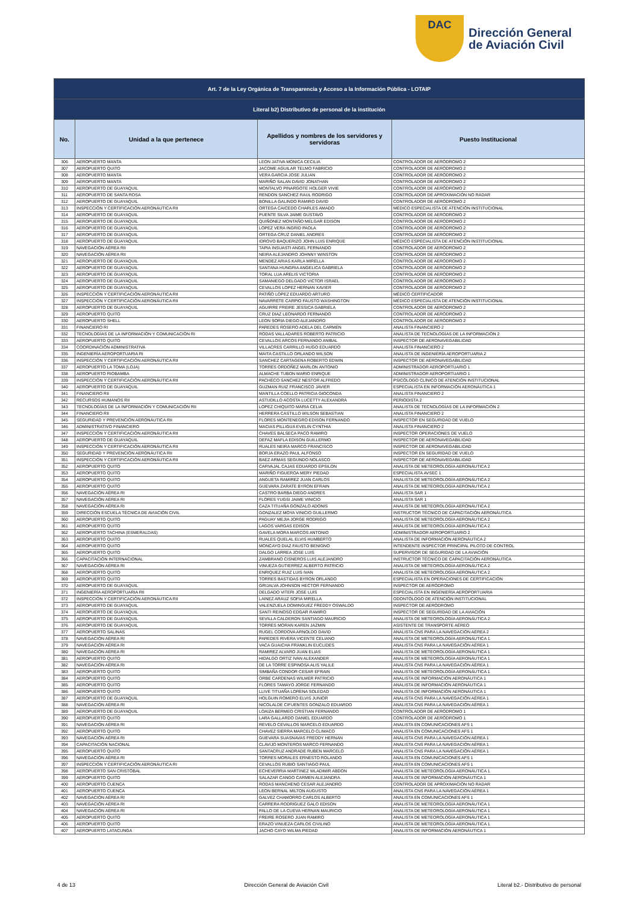DAC
Dirección General
de Aviación Civil
| Art. 7 de la Ley Orgánica de Transparencia y Acceso a la Información Pública - LOTAIP | | | |
| Literal b2) Distributivo de personal de la institución | | | |
| No. | Unidad a la que pertenece | Apellidos y nombres de los servidores y servidoras | Puesto Institucional |
| 306 | AEROPUERTO MANTA | LEON JATIVA MONICA CECILIA | CONTROLADOR DE AERÓDROMO 2 |
| 307 | AEROPUERTO QUITO | JACOME AGUILAR TELMO FABRICIO | CONTROLADOR DE AERÓDROMO 2 |
| 308 | AEROPUERTO MANTA | VERA GARCIA JOSE JULIAN | CONTROLADOR DE AERÓDROMO 2 |
| 309 | AEROPUERTO MANTA | MARIÑO SALAN DAVID JONATHAN | CONTROLADOR DE AERÓDROMO 2 |
| 310 | AEROPUERTO DE GUAYAQUIL | MONTALVO PINARGOTE HOLGER VIVIE | CONTROLADOR DE AERÓDROMO 2 |
| 311 | AEROPUERTO DE SANTA ROSA | RENDON SANCHEZ RAUL RODRIGO | CONTROLADOR DE APROXIMACIÓN NO RADAR |
| 312 | AEROPUERTO DE GUAYAQUIL | BONILLA GALINDO RAMIRO DAVID | CONTROLADOR DE AERÓDROMO 2 |
| 313 | INSPECCIÓN Y CERTIFICACIÓN AERONÁUTICA RII | ORTEGA CAICEDO CHARLES AMADO | MÉDICO ESPECIALISTA DE ATENCIÓN INSTITUCIONAL |
| 314 | AEROPUERTO DE GUAYAQUIL | PUENTE SILVA JAIME GUSTAVO | CONTROLADOR DE AERÓDROMO 2 |
| 315 | AEROPUERTO DE GUAYAQUIL | QUIÑONEZ MONTAÑO MELGAR EDISON | CONTROLADOR DE AERÓDROMO 2 |
| 316 | AEROPUERTO DE GUAYAQUIL | LOPEZ VERA INGRID PAOLA | CONTROLADOR DE AERÓDROMO 2 |
| 317 | AEROPUERTO DE GUAYAQUIL | ORTEGA CRUZ DANIEL ANDRES | CONTROLADOR DE AERÓDROMO 2 |
| 318 | AEROPUERTO DE GUAYAQUIL | IDROVO BAQUERIZO JOHN LUIS ENRIQUE | MÉDICO ESPECIALISTA DE ATENCIÓN INSTITUCIONAL |
| 319 | NAVEGACIÓN AÉREA RII | TAPIA INSUASTI ANGEL FERNANDO | CONTROLADOR DE AERÓDROMO 2 |
| 320 | NAVEGACIÓN AÉREA RII | NEIRA ALEJANDRO JOHNNY WINSTON | CONTROLADOR DE AERÓDROMO 2 |
| 321 | AEROPUERTO DE GUAYAQUIL | MENDEZ ARIAS KARLA MIRELLA | CONTROLADOR DE AERÓDROMO 2 |
| 322 | AEROPUERTO DE GUAYAQUIL | SANTANA HUNGRIA ANGELICA GABRIELA | CONTROLADOR DE AERÓDROMO 2 |
| 323 | AEROPUERTO DE GUAYAQUIL | TORAL LUA ARELIS VICTORIA | CONTROLADOR DE AERÓDROMO 2 |
| 324 | AEROPUERTO DE GUAYAQUIL | SAMANIEGO DELGADO VICTOR ISRAEL | CONTROLADOR DE AERÓDROMO 2 |
| 325 | AEROPUERTO DE GUAYAQUIL | CEVALLOS LOPEZ HERNAN XAVIER | CONTROLADOR DE AERÓDROMO 2 |
| 326 | INSPECCIÓN Y CERTIFICACIÓN AERONÁUTICA RII | PATIÑO LOPEZ EDUARDO ARTURO | MÉDICO CERTIFICADOR |
| 327 | INSPECCIÓN Y CERTIFICACIÓN AERONÁUTICA RII | NAVARRETE CARPIO FAUSTO WASHINGTON | MÉDICO ESPECIALISTA DE ATENCIÓN INSTITUCIONAL |
| 328 | AEROPUERTO DE GUAYAQUIL | AGUIRRE FREIRE JESSICA GABRIELA | CONTROLADOR DE AERÓDROMO 2 |
| 329 | AEROPUERTO QUITO | CRUZ DIAZ LEONARDO FERNANDO | CONTROLADOR DE AERÓDROMO 2 |
| 330 | AEROPUERTO SHELL | LEON SORIA DIEGO ALEJANDRO | CONTROLADOR DE AERÓDROMO 2 |
| 331 | FINANCIERO RI | PAREDES ROSERO ADELA DEL CARMEN | ANALISTA FINANCIERO 2 |
| 332 | TECNOLOGÍAS DE LA INFORMACIÓN Y COMUNICACIÓN RI | RODAS VALLADARES ROBERTO PATRICIO | ANALISTA DE TECNOLOGÍAS DE LA INFORMACIÓN 2 |
| 333 | AEROPUERTO QUITO | CEVALLOS ARCOS FERNANDO ANIBAL | INSPECTOR DE AERONAVEGABILIDAD |
| 334 | COORDINACIÓN ADMINISTRATIVA | VILLACRES CARRILLO HUGO EDUARDO | ANALISTA FINANCIERO 2 |
| 335 | INGENIERÍA AEROPORTUARIA RI | MAITA CASTILLO ORLANDO WILSON | ANALISTA DE INGENIERÍA AEROPORTUARIA 2 |
| 336 | INSPECCIÓN Y CERTIFICACIÓN AERONÁUTICA RII | SANCHEZ CARTAGENA ROBERTO EDWIN | INSPECTOR DE AERONAVEGABILIDAD |
| 337 | AEROPUERTO LA TOMA (LOJA) | TORRES ORDOÑEZ MARLON ANTONIO | ADMINISTRADOR AEROPORTUARIO 1 |
| 338 | AEROPUERTO RIOBAMBA | ALMACHE TUBON MARIO ENRIQUE | ADMINISTRADOR AEROPORTUARIO 1 |
| 339 | INSPECCIÓN Y CERTIFICACIÓN AERONÁUTICA RII | PACHECO SANCHEZ NESTOR ALFREDO | PSICÓLOGO CLÍNICO DE ATENCIÓN INSTITUCIONAL |
| 340 | AEROPUERTO DE GUAYAQUIL | GUZMAN RUIZ FRANCISCO JAVIER | ESPECIALISTA EN INFORMACIÓN AERONÁUTICA 1 |
| 341 | FINANCIERO RII | MANTILLA COELLO PATRICIA GIOCONDA | ANALISTA FINANCIERO 2 |
| 342 | RECURSOS HUMANOS RII | ASTUDILLO ACOSTA LUCETTY ALEXANDRA | PERIODISTA 2 |
| 343 | TECNOLOGÍAS DE LA INFORMACIÓN Y COMUNICACIÓN RII | LOPEZ CHIQUITO MARIA CELIA | ANALISTA DE TECNOLOGÍAS DE LA INFORMACIÓN 2 |
| 344 | FINANCIERO RII | HERRERA CASTILLO WILSON SEBASTIAN | ANALISTA FINANCIERO 2 |
| 345 | SEGURIDAD Y PREVENCIÓN AERONÁUTICA RII | FLORES MONTENEGRO EDISON FERNANDO | INSPECTOR EN SEGURIDAD DE VUELO |
| 346 | ADMINISTRATIVO FINANCIERO | MACIAS PILLIGUA EVELIN CYNTHIA | ANALISTA FINANCIERO 2 |
| 347 | INSPECCIÓN Y CERTIFICACIÓN AERONÁUTICA RII | CHAVES BALSECA PACO RAMIRO | INSPECTOR OPERACIONES DE VUELO |
| 348 | AEROPUERTO DE GUAYAQUIL | DEFAZ MAFLA EDISON GUILLERMO | INSPECTOR DE AERONAVEGABILIDAD |
| 349 | INSPECCIÓN Y CERTIFICACIÓN AERONÁUTICA RII | RUALES NEIRA MARCO FRANCISCO | INSPECTOR DE AERONAVEGABILIDAD |
| 350 | SEGURIDAD Y PREVENCIÓN AERONÁUTICA RII | BORJA ERAZO PAUL ALFONSO | INSPECTOR EN SEGURIDAD DE VUELO |
| 351 | INSPECCIÓN Y CERTIFICACIÓN AERONÁUTICA RII | BAEZ ARMAS SEGUNDO NOLASCO | INSPECTOR DE AERONAVEGABILIDAD |
| 352 | AEROPUERTO QUITO | CARVAJAL CAJAS EDUARDO EPSILON | ANALISTA DE METEOROLOGÍA AERONÁUTICA 2 |
| 353 | AEROPUERTO QUITO | MARIÑO FIGUEROA MERY PIEDAD | ESPECIALISTA AVSEC 1 |
| 354 | AEROPUERTO QUITO | ANGUETA RAMIREZ JUAN CARLOS | ANALISTA DE METEOROLOGÍA AERONÁUTICA 2 |
| 355 | AEROPUERTO QUITO | GUEVARA ZARATE BYRON EFRAIN | ANALISTA DE METEOROLOGÍA AERONÁUTICA 2 |
| 356 | NAVEGACIÓN AÉREA RI | CASTRO BARBA DIEGO ANDRES | ANALISTA SAR 1 |
| 357 | NAVEGACIÓN AÉREA RI | FLORES YUGSI JAIME VINICIO | ANALISTA SAR 1 |
| 358 | NAVEGACIÓN AÉREA RI | CAZA TITUAÑA GONZALO ADONIS | ANALISTA DE METEOROLOGÍA AERONÁUTICA 2 |
| 359 | DIRECCIÓN ESCUELA TÉCNICA DE AVIACIÓN CIVIL | GONZALEZ MOYA VINICIO GUILLERMO | INSTRUCTOR TÉCNICO DE CAPACITACIÓN AERONÁUTICA |
| 360 | AEROPUERTO QUITO | PAGUAY MEJIA JORGE RODRIGO | ANALISTA DE METEOROLOGÍA AERONÁUTICA 2 |
| 361 | AEROPUERTO QUITO | LAGOS VARGAS EDISON | ANALISTA DE METEOROLOGÍA AERONÁUTICA 2 |
| 362 | AEROPUERTO TACHINA (ESMERALDAS) | GAVELA MORA MARCOS ANTONIO | ADMINISTRADOR AEROPORTUARIO 2 |
| 363 | AEROPUERTO QUITO | RUALES QUELAL ELVIS HUMBERTO | ANALISTA DE INFORMACIÓN AERONÁUTICA 2 |
| 364 | AEROPUERTO QUITO | MONCAYO DIAZ FAUSTO BENIGNO | INTENDENTE INSPECTOR PRINCIPAL PILOTO DE CONTROL |
| 365 | AEROPUERTO QUITO | DALGO LARREA JOSE LUIS | SUPERVISOR DE SEGURIDAD DE LA AVIACIÓN |
| 366 | CAPACITACIÓN INTERNACIONAL | ZAMBRANO CISNEROS LUIS ALEJANDRO | INSTRUCTOR TÉCNICO DE CAPACITACIÓN AERONÁUTICA |
| 367 | NAVEGACIÓN AÉREA RI | VINUEZA GUTIERREZ ALBERTO PATRICIO | ANALISTA DE METEOROLOGÍA AERONÁUTICA 2 |
| 368 | AEROPUERTO QUITO | ENRIQUEZ RUIZ LUIS IVAN | ANALISTA DE METEOROLOGÍA AERONÁUTICA 2 |
| 369 | AEROPUERTO QUITO | TORRES BASTIDAS BYRON ORLANDO | ESPECIALISTA EN OPERACIONES DE CERTIFICACIÓN |
| 370 | AEROPUERTO DE GUAYAQUIL | GRIJALVA JOHNSON HECTOR FERNANDO | INSPECTOR DE AERÓDROMO |
| 371 | INGENIERÍA AEROPORTUARIA RII | DELGADO VITERI JOSE LUIS | ESPECIALISTA EN INGENIERÍA AEROPORTUARIA |
| 372 | INSPECCIÓN Y CERTIFICACIÓN AERONÁUTICA RII | LAINEZ ARAUZ SOFIA MIRELLA | ODONTÓLOGO DE ATENCIÓN INSTITUCIONAL |
| 373 | AEROPUERTO DE GUAYAQUIL | VALENZUELA DOMINGUEZ FREDDY OSWALDO | INSPECTOR DE AERÓDROMO |
| 374 | AEROPUERTO DE GUAYAQUIL | SANTI REINOSO EDGAR RAMIRO | INSPECTOR DE SEGURIDAD DE LA AVIACIÓN |
| 375 | AEROPUERTO DE GUAYAQUIL | SEVILLA CALDERON SANTIAGO MAURICIO | ANALISTA DE METEOROLOGÍA AERONÁUTICA 2 |
| 376 | AEROPUERTO DE GUAYAQUIL | TORRES MORAN KAREN JAZMIN | ASISTENTE DE TRANSPORTE AÉREO |
| 377 | AEROPUERTO SALINAS | RUGEL CORDOVA ARNOLDO DAVID | ANALISTA CNS PARA LA NAVEGACIÓN AÉREA 2 |
| 378 | NAVEGACIÓN AÉREA RI | PAREDES RIVERA VICENTE CELIANO | ANALISTA DE METEOROLOGÍA AERONÁUTICA 1 |
| 379 | NAVEGACIÓN AÉREA RI | VACA GUAICHA FRANKLIN EUCLIDES | ANALISTA CNS PARA LA NAVEGACIÓN AÉREA 1 |
| 380 | NAVEGACIÓN AÉREA RI | RAMIREZ ALVARO JUAN ELIAS | ANALISTA DE METEOROLOGÍA AERONÁUTICA 1 |
| 381 | AEROPUERTO QUITO | HIDALGO ORTIZ IVAN ALEXANDER | ANALISTA DE METEOROLOGÍA AERONÁUTICA 1 |
| 382 | NAVEGACIÓN AÉREA RI | DE LA TORRE ESPINOSA ALIS YALILE | ANALISTA CNS PARA LA NAVEGACIÓN AÉREA 1 |
| 383 | AEROPUERTO QUITO | SIMBAÑA CONDOR CESAR EFRAIN | ANALISTA DE METEOROLOGÍA AERONÁUTICA 1 |
| 384 | AEROPUERTO QUITO | ORBE CARDENAS WILMER PATRICIO | ANALISTA DE INFORMACIÓN AERONÁUTICA 1 |
| 385 | AEROPUERTO QUITO | FLORES TAMAYO JORGE FERNANDO | ANALISTA DE INFORMACIÓN AERONÁUTICA 1 |
| 386 | AEROPUERTO QUITO | LLIVE TITUAÑA LORENA SOLEDAD | ANALISTA DE INFORMACIÓN AERONÁUTICA 1 |
| 387 | AEROPUERTO DE GUAYAQUIL | HOLGUIN ROMERO ELVIS JUNIOR | ANALISTA CNS PARA LA NAVEGACIÓN AÉREA 1 |
| 388 | NAVEGACIÓN AÉREA RI | NICOLALDE CIFUENTES GONZALO EDUARDO | ANALISTA CNS PARA LA NAVEGACIÓN AÉREA 1 |
| 389 | AEROPUERTO DE GUAYAQUIL | LOAIZA BERMEO CRISTIAN FERNANDO | CONTROLADOR DE AERÓDROMO 1 |
| 390 | AEROPUERTO QUITO | LARA GALLARDO DANIEL EDUARDO | CONTROLADOR DE AERÓDROMO 1 |
| 391 | NAVEGACIÓN AÉREA RI | REVELO CEVALLOS MARCELO EDUARDO | ANALISTA EN COMUNICACIONES AFS 1 |
| 392 | AEROPUERTO QUITO | CHAVEZ SIERRA MARCELO CLIMACO | ANALISTA EN COMUNICACIONES AFS 1 |
| 393 | NAVEGACIÓN AÉREA RI | GUEVARA SUASNAVAS FREDDY HERNAN | ANALISTA CNS PARA LA NAVEGACIÓN AÉREA 1 |
| 394 | CAPACITACIÓN NACIONAL | CLAVIJO MONTEROS MARCO FERNANDO | ANALISTA CNS PARA LA NAVEGACIÓN AÉREA 1 |
| 395 | AEROPUERTO QUITO | SANTACRUZ ANDRADE RUBEN MARCELO | ANALISTA CNS PARA LA NAVEGACIÓN AÉREA 1 |
| 396 | NAVEGACIÓN AÉREA RI | TORRES MORALES ERNESTO ROLANDO | ANALISTA EN COMUNICACIONES AFS 1 |
| 397 | INSPECCIÓN Y CERTIFICACIÓN AERONÁUTICA RI | CEVALLOS RUBIO SANTIAGO PAUL | ANALISTA EN COMUNICACIONES AFS 1 |
| 398 | AEROPUERTO SAN CRISTÓBAL | ECHEVERRIA MARTINEZ WLADIMIR ABDON | ANALISTA DE METEOROLOGÍA AERONÁUTICA 1 |
| 399 | AEROPUERTO QUITO | SALAZAR CANGO CARMEN ALEJANDRA | ANALISTA DE INFORMACIÓN AERONÁUTICA 1 |
| 400 | AEROPUERTO CUENCA | RODAS MANCHENO CESAR ALEJANDRO | CONTROLADOR DE APROXIMACIÓN NO RADAR |
| 401 | AEROPUERTO CUENCA | LEON BERNAL MILTON AUGUSTO | ANALISTA CNS PARA LA NAVEGACIÓN AÉREA 1 |
| 402 | NAVEGACIÓN AÉREA RI | GALVEZ CHAMORRO CARLOS ALBERTO | ANALISTA EN COMUNICACIONES AFS 1 |
| 403 | NAVEGACIÓN AÉREA RI | CARRERA RODRIGUEZ GALO EDISON | ANALISTA DE METEOROLOGÍA AERONÁUTICA 1 |
| 404 | NAVEGACIÓN AÉREA RI | PALLO DE LA CUEVA HERNAN MAURICIO | ANALISTA DE METEOROLOGÍA AERONÁUTICA 1 |
| 405 | AEROPUERTO QUITO | FREIRE ROSERO JUAN RAMIRO | ANALISTA DE METEOROLOGÍA AERONÁUTICA 1 |
| 406 | AEROPUERTO QUITO | ERAZO VINUEZA CARLOS CIVILINO | ANALISTA DE METEOROLOGÍA AERONÁUTICA 1 |
| 407 | AEROPUERTO LATACUNGA | JACHO CAYO WILMA PIEDAD | ANALISTA DE INFORMACIÓN AERONÁUTICA 1 |
4 de 13 Dirección General de Aviación Civil Literal b2.- Distributivo de personal